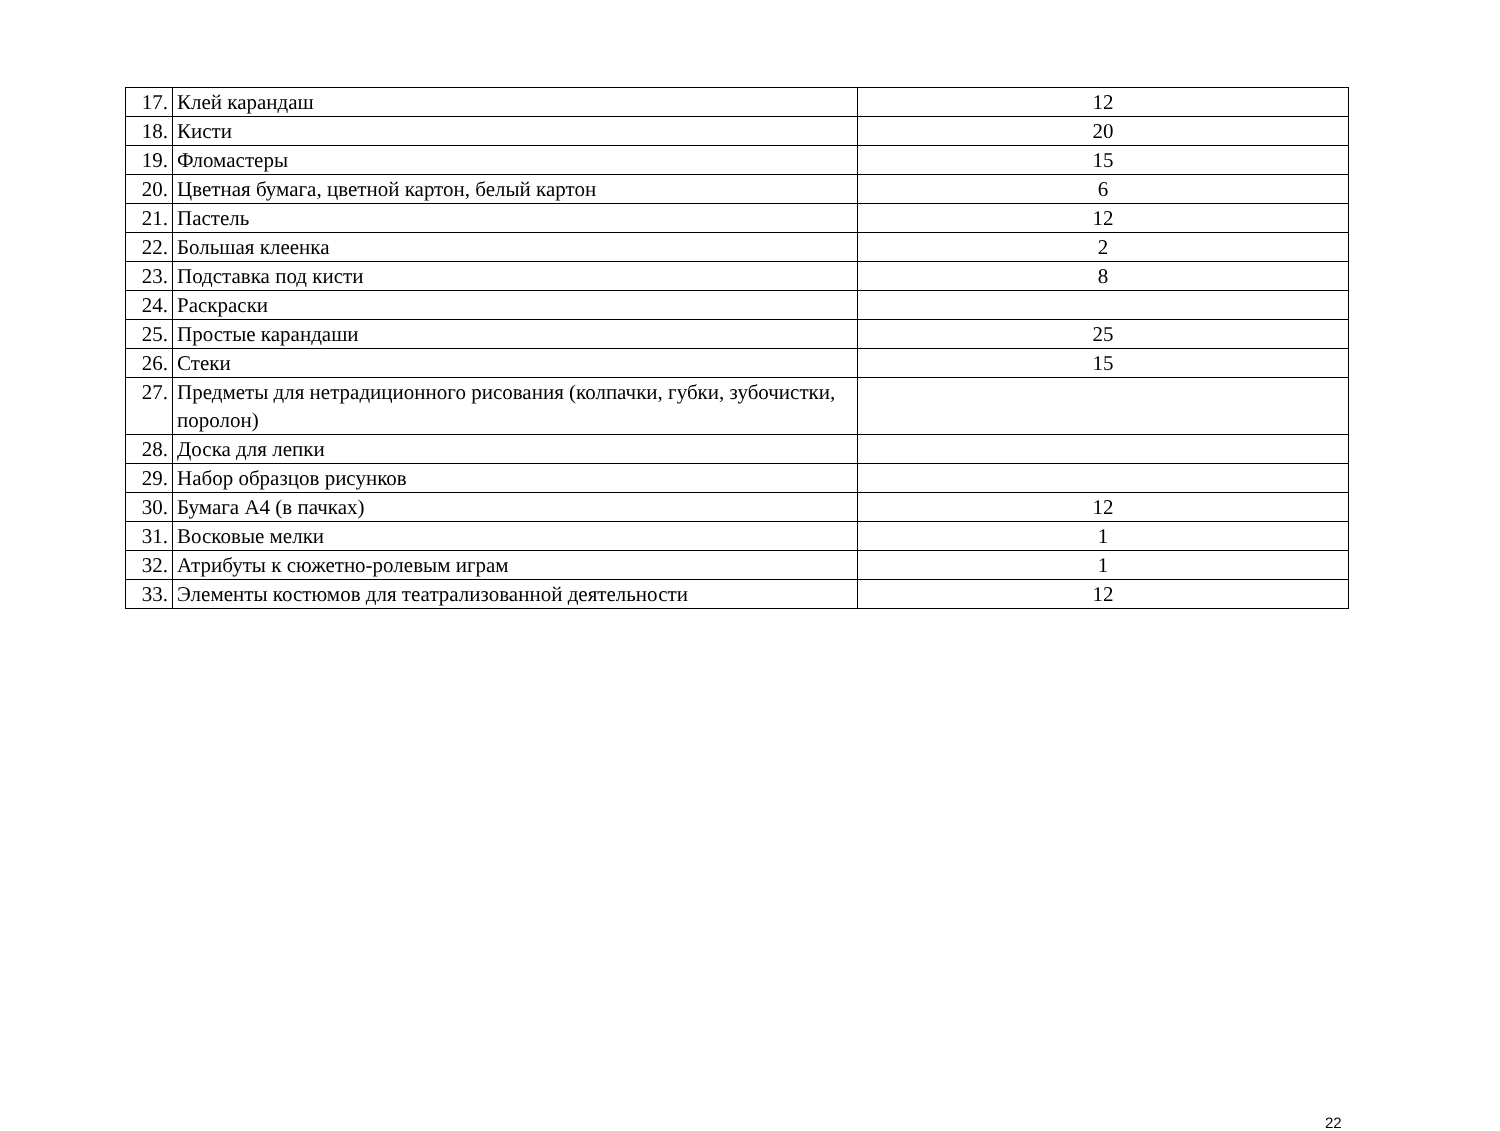| 17. | Клей карандаш | 12 |
| 18. | Кисти | 20 |
| 19. | Фломастеры | 15 |
| 20. | Цветная бумага, цветной картон, белый картон | 6 |
| 21. | Пастель | 12 |
| 22. | Большая клеенка | 2 |
| 23. | Подставка под кисти | 8 |
| 24. | Раскраски | |
| 25. | Простые карандаши | 25 |
| 26. | Стеки | 15 |
| 27. | Предметы для нетрадиционного рисования (колпачки, губки, зубочистки, поролон) | |
| 28. | Доска для лепки | |
| 29. | Набор образцов рисунков | |
| 30. | Бумага А4 (в пачках) | 12 |
| 31. | Восковые мелки | 1 |
| 32. | Атрибуты к сюжетно-ролевым играм | 1 |
| 33. | Элементы костюмов для театрализованной деятельности | 12 |
22